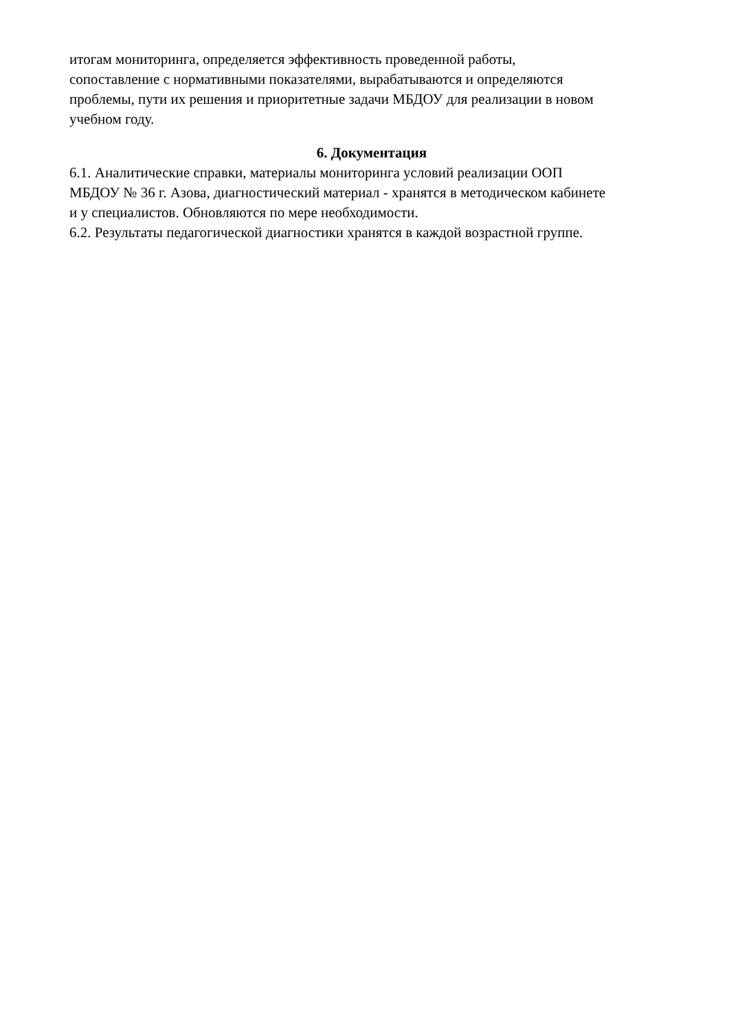итогам мониторинга, определяется эффективность проведенной работы,
сопоставление с нормативными показателями, вырабатываются и определяются
проблемы, пути их решения и приоритетные задачи МБДОУ для реализации в новом
учебном году.
6. Документация
6.1. Аналитические справки, материалы мониторинга условий реализации ООП
МБДОУ № 36 г. Азова, диагностический материал - хранятся в методическом кабинете
и у специалистов. Обновляются по мере необходимости.
6.2. Результаты педагогической диагностики хранятся в каждой возрастной группе.